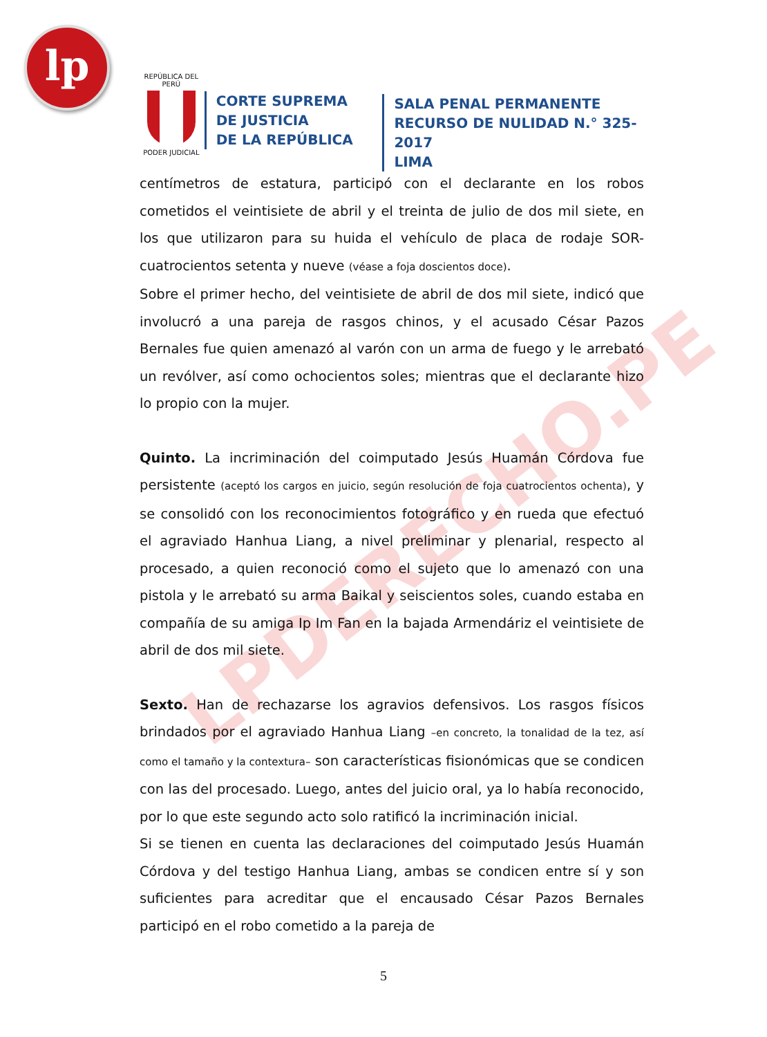lp
REPÚBLICA DEL PERÚ
PODER JUDICIAL
CORTE SUPREMA
DE JUSTICIA
DE LA REPÚBLICA
SALA PENAL PERMANENTE
RECURSO DE NULIDAD N.° 325-2017
LIMA
LPDERECHO.PE
centímetros de estatura, participó con el declarante en los robos cometidos el veintisiete de abril y el treinta de julio de dos mil siete, en los que utilizaron para su huida el vehículo de placa de rodaje SOR-cuatrocientos setenta y nueve (véase a foja doscientos doce).
Sobre el primer hecho, del veintisiete de abril de dos mil siete, indicó que involucró a una pareja de rasgos chinos, y el acusado César Pazos Bernales fue quien amenazó al varón con un arma de fuego y le arrebató un revólver, así como ochocientos soles; mientras que el declarante hizo lo propio con la mujer.
Quinto. La incriminación del coimputado Jesús Huamán Córdova fue persistente (aceptó los cargos en juicio, según resolución de foja cuatrocientos ochenta), y se consolidó con los reconocimientos fotográfico y en rueda que efectuó el agraviado Hanhua Liang, a nivel preliminar y plenarial, respecto al procesado, a quien reconoció como el sujeto que lo amenazó con una pistola y le arrebató su arma Baikal y seiscientos soles, cuando estaba en compañía de su amiga Ip Im Fan en la bajada Armendáriz el veintisiete de abril de dos mil siete.
Sexto. Han de rechazarse los agravios defensivos. Los rasgos físicos brindados por el agraviado Hanhua Liang –en concreto, la tonalidad de la tez, así como el tamaño y la contextura– son características fisionómicas que se condicen con las del procesado. Luego, antes del juicio oral, ya lo había reconocido, por lo que este segundo acto solo ratificó la incriminación inicial.
Si se tienen en cuenta las declaraciones del coimputado Jesús Huamán Córdova y del testigo Hanhua Liang, ambas se condicen entre sí y son suficientes para acreditar que el encausado César Pazos Bernales participó en el robo cometido a la pareja de
5